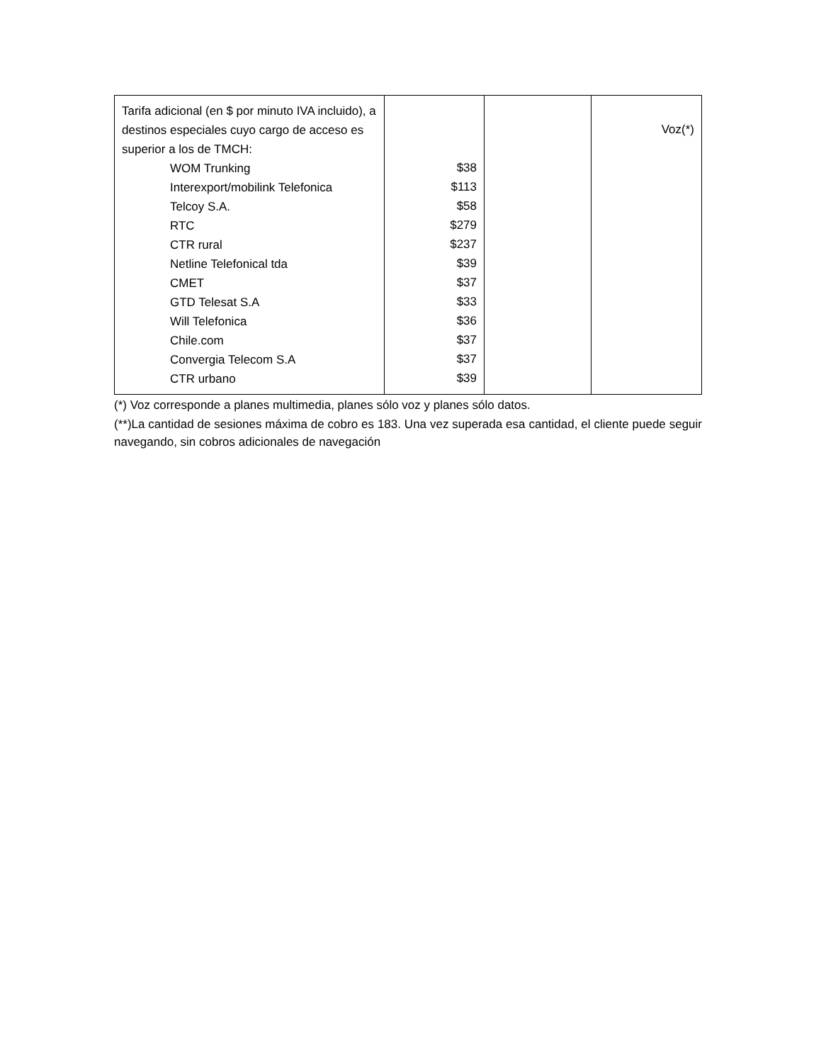| Tarifa adicional (en $ por minuto IVA incluido), a destinos especiales cuyo cargo de acceso es superior a los de TMCH: WOM Trunking Interexport/mobilink Telefonica Telcoy S.A. RTC CTR rural Netline Telefonical tda CMET GTD Telesat S.A Will Telefonica Chile.com Convergia Telecom S.A CTR urbano | $38 $113 $58 $279 $237 $39 $37 $33 $36 $37 $37 $39 | | Voz(*) |
(*) Voz corresponde a planes multimedia, planes sólo voz y planes sólo datos.
(**)La cantidad de sesiones máxima de cobro es 183. Una vez superada esa cantidad, el cliente puede seguir navegando, sin cobros adicionales de navegación